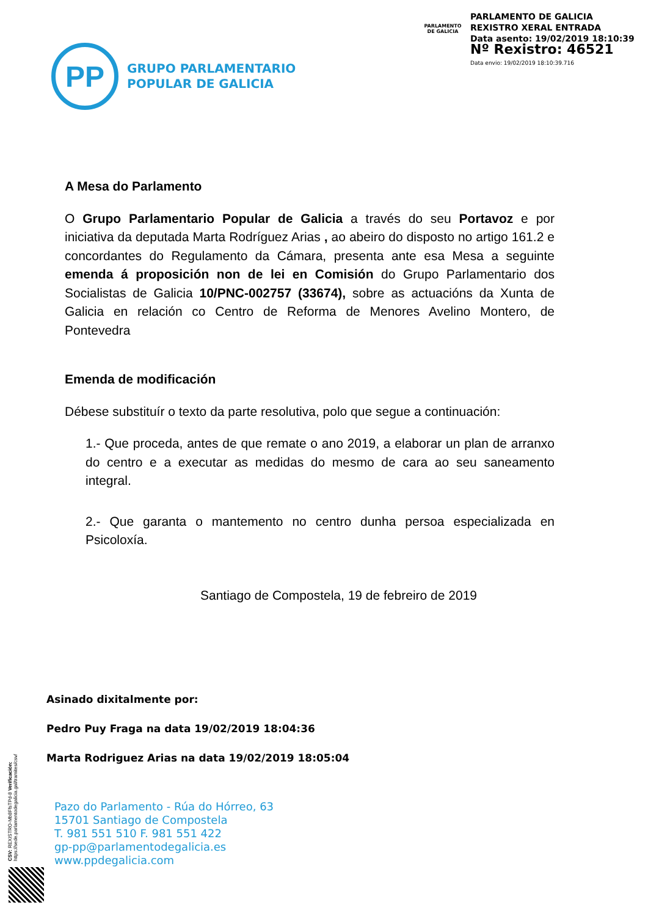PARLAMENTO
DE GALICIA
PARLAMENTO DE GALICIA
REXISTRO XERAL ENTRADA
Data asento: 19/02/2019 18:10:39
Nº Rexistro: 46521
Data envio: 19/02/2019 18:10:39.716
PP
GRUPO PARLAMENTARIO
POPULAR DE GALICIA
A Mesa do Parlamento
O Grupo Parlamentario Popular de Galicia a través do seu Portavoz e por iniciativa da deputada Marta Rodríguez Arias , ao abeiro do disposto no artigo 161.2 e concordantes do Regulamento da Cámara, presenta ante esa Mesa a seguinte emenda á proposición non de lei en Comisión do Grupo Parlamentario dos Socialistas de Galicia 10/PNC-002757 (33674), sobre as actuacións da Xunta de Galicia en relación co Centro de Reforma de Menores Avelino Montero, de Pontevedra
Emenda de modificación
Débese substituír o texto da parte resolutiva, polo que segue a continuación:
1.- Que proceda, antes de que remate o ano 2019, a elaborar un plan de arranxo do centro e a executar as medidas do mesmo de cara ao seu saneamento integral.
2.- Que garanta o mantemento no centro dunha persoa especializada en Psicoloxía.
Santiago de Compostela, 19 de febreiro de 2019
Asinado dixitalmente por:
Pedro Puy Fraga na data 19/02/2019 18:04:36
Marta Rodriguez Arias na data 19/02/2019 18:05:04
CSV: REXISTRO-Mb8FfsTPd-8 Verificación: https://sede.parlamentodegalicia.gal/tramites/csv/
Pazo do Parlamento - Rúa do Hórreo, 63
15701 Santiago de Compostela
T. 981 551 510 F. 981 551 422
gp-pp@parlamentodegalicia.es
www.ppdegalicia.com